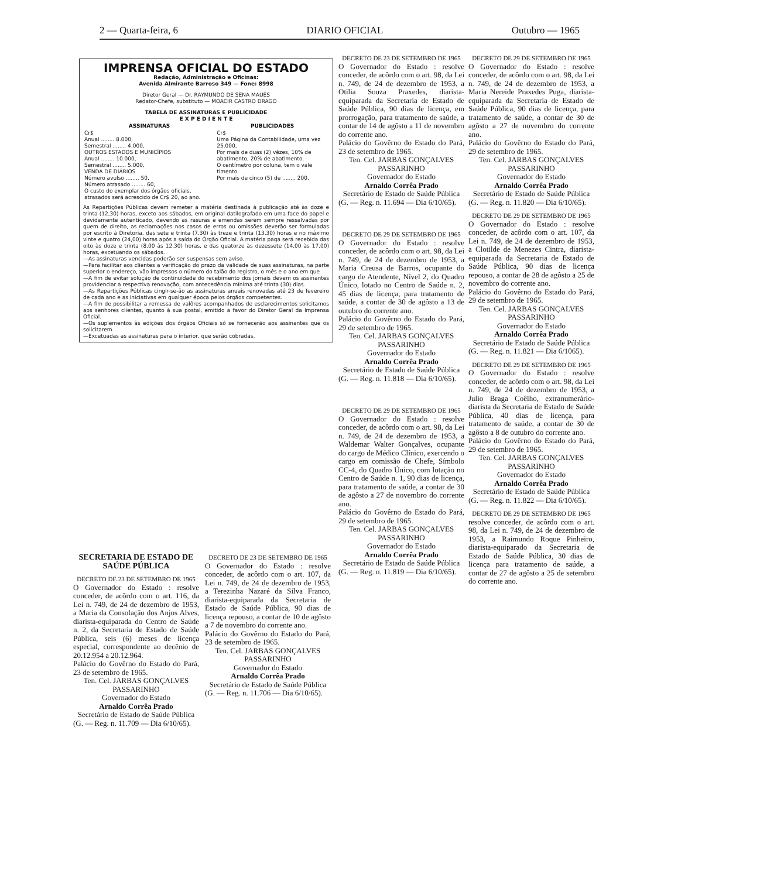2 — Quarta-feira, 6 DIARIO OFICIAL Outubro — 1965
IMPRENSA OFICIAL DO ESTADO
Redação, Administração e Oficinas:
Avenida Almirante Barroso 349 — Fone: 8998
Diretor Geral — Dr. RAYMUNDO DE SENA MAUÉS
Redator-Chefe, substituto — MOACIR CASTRO DRAGO
TABELA DE ASSINATURAS E PUBLICIDADE
E X P E D I E N T E
| ASSINATURAS | PUBLICIDADES |
| --- | --- |
| Cr$ Anual ........ 8.000, Semestral ........ 4.000, OUTROS ESTADOS E MUNICÍPIOS Anual ........ 10.000, Semestral ........ 5.000, VENDA DE DIÁRIOS Número avulso ........ 50, Número atrasado ........ 60, O custo do exemplar dos órgãos oficiais, atrasados será acrescido de Cr$ 20, ao ano. | Cr$ Uma Página da Contabilidade, uma vez 25.000, Por mais de duas (2) vêzes, 10% de abatimento, 20% de abatimento. O centímetro por coluna, tem o vale timento. Por mais de cinco (5) de ........ 200, |
As Repartições Públicas devem remeter a matéria destinada à publicação até às doze e trinta (12,30) horas, exceto aos sábados, em original datilografado em uma face do papel e devidamente autenticado, devendo as rasuras e emendas serem sempre ressalvadas por quem de direito, as reclamações nos casos de erros ou omissões deverão ser formuladas por escrito à Diretoria, das sete e trinta (7,30) às treze e trinta (13,30) horas e no máximo vinte e quatro (24,00) horas após a saída do Órgão Oficial. A matéria paga será recebida das oito às doze e trinta (8,00 às 12,30) horas, e das quatorze às dezessete (14,00 às 17,00) horas, excetuando os sábados.
—As assinaturas vencidas poderão ser suspensas sem aviso.
—Para facilitar aos clientes a verificação do prazo da validade de suas assinaturas, na parte superior o endereço, vão impressos o número do talão do registro, o mês e o ano em que
—A fim de evitar solução de continuidade do recebimento dos jornais devem os assinantes providenciar a respectiva renovação, com antecedência mínima até trinta (30) dias.
—As Repartições Públicas cingir-se-ão as assinaturas anuais renovadas até 23 de fevereiro de cada ano e as iniciativas em qualquer época pelos órgãos competentes.
—A fim de possibilitar a remessa de valôres acompanhados de esclarecimentos solicitamos aos senhores clientes, quanto à sua postal, emitido a favor do Diretor Geral da Imprensa Oficial.
—Os suplementos às edições dos órgãos Oficiais só se fornecerão aos assinantes que os solicitarem.
—Excetuadas as assinaturas para o interior, que serão cobradas.
SECRETARIA DE ESTADO DE SAÚDE PÚBLICA
DECRETO DE 23 DE SETEMBRO DE 1965
O Governador do Estado : resolve conceder, de acôrdo com o art. 116, da Lei n. 749, de 24 de dezembro de 1953, a Maria da Consolação dos Anjos Alves, diarista-equiparada do Centro de Saúde n. 2, da Secretaria de Estado de Saúde Pública, seis (6) meses de licença especial, correspondente ao decênio de 20.12.954 a 20.12.964.
Palácio do Govêrno do Estado do Pará, 23 de setembro de 1965.
Ten. Cel. JARBAS GONÇALVES PASSARINHO
Governador do Estado
Arnaldo Corrêa Prado
Secretário de Estado de Saúde Pública
(G. — Reg. n. 11.709 — Dia 6/10/65).
DECRETO DE 23 DE SETEMBRO DE 1965
O Governador do Estado : resolve conceder, de acôrdo com o art. 107, da Lei n. 749, de 24 de dezembro de 1953, a Terezinha Nazaré da Silva Franco, diarista-equiparada da Secretaria de Estado de Saúde Pública, 90 dias de licença repouso, a contar de 10 de agôsto a 7 de novembro do corrente ano.
Palácio do Govêrno do Estado do Pará, 23 de setembro de 1965.
Ten. Cel. JARBAS GONÇALVES PASSARINHO
Governador do Estado
Arnaldo Corrêa Prado
Secretário de Estado de Saúde Pública
(G. — Reg. n. 11.706 — Dia 6/10/65).
DECRETO DE 23 DE SETEMBRO DE 1965
O Governador do Estado : resolve conceder, de acôrdo com o art. 98, da Lei n. 749, de 24 de dezembro de 1953, a Otilia Souza Praxedes, diarista-equiparada da Secretaria de Estado de Saúde Pública, 90 dias de licença, em prorrogação, para tratamento de saúde, a contar de 14 de agôsto a 11 de novembro do corrente ano.
Palácio do Govêrno do Estado do Pará, 23 de setembro de 1965.
Ten. Cel. JARBAS GONÇALVES PASSARINHO
Governador do Estado
Arnaldo Corrêa Prado
Secretário de Estado de Saúde Pública
(G. — Reg. n. 11.694 — Dia 6/10/65).
DECRETO DE 29 DE SETEMBRO DE 1965
O Governador do Estado : resolve conceder, de acôrdo com o art. 98, da Lei n. 749, de 24 de dezembro de 1953, a Maria Creusa de Barros, ocupante do cargo de Atendente, Nível 2, do Quadro Único, lotado no Centro de Saúde n. 2, 45 dias de licença, para tratamento de saúde, a contar de 30 de agôsto a 13 de outubro do corrente ano.
Palácio do Govêrno do Estado do Pará, 29 de setembro de 1965.
Ten. Cel. JARBAS GONÇALVES PASSARINHO
Governador do Estado
Arnaldo Corrêa Prado
Secretário de Estado de Saúde Pública
(G. — Reg. n. 11.818 — Dia 6/10/65).
DECRETO DE 29 DE SETEMBRO DE 1965
O Governador do Estado : resolve conceder, de acôrdo com o art. 98, da Lei n. 749, de 24 de dezembro de 1953, a Waldemar Walter Gonçalves, ocupante do cargo de Médico Clínico, exercendo o cargo em comissão de Chefe, Símbolo CC-4, do Quadro Único, com lotação no Centro de Saúde n. 1, 90 dias de licença, para tratamento de saúde, a contar de 30 de agôsto a 27 de novembro do corrente ano.
Palácio do Govêrno do Estado do Pará, 29 de setembro de 1965.
Ten. Cel. JARBAS GONÇALVES PASSARINHO
Governador do Estado
Arnaldo Corrêa Prado
Secretário de Estado de Saúde Pública
(G. — Reg. n. 11.819 — Dia 6/10/65).
DECRETO DE 29 DE SETEMBRO DE 1965
O Governador do Estado : resolve conceder, de acôrdo com o art. 98, da Lei n. 749, de 24 de dezembro de 1953, a Maria Nereide Praxedes Puga, diarista-equiparada da Secretaria de Estado de Saúde Pública, 90 dias de licença, para tratamento de saúde, a contar de 30 de agôsto a 27 de novembro do corrente ano.
Palácio do Govêrno do Estado do Pará, 29 de setembro de 1965.
Ten. Cel. JARBAS GONÇALVES PASSARINHO
Governador do Estado
Arnaldo Corrêa Prado
Secretário de Estado de Saúde Pública
(G. — Reg. n. 11.820 — Dia 6/10/65).
DECRETO DE 29 DE SETEMBRO DE 1965
O Governador do Estado : resolve conceder, de acôrdo com o art. 107, da Lei n. 749, de 24 de dezembro de 1953, a Clotilde de Menezes Cintra, diarista-equiparada da Secretaria de Estado de Saúde Pública, 90 dias de licença repouso, a contar de 28 de agôsto a 25 de novembro do corrente ano.
Palácio do Govêrno do Estado do Pará, 29 de setembro de 1965.
Ten. Cel. JARBAS GONÇALVES PASSARINHO
Governador do Estado
Arnaldo Corrêa Prado
Secretário de Estado de Saúde Pública
(G. — Reg. n. 11.821 — Dia 6/1065).
DECRETO DE 29 DE SETEMBRO DE 1965
O Governador do Estado : resolve conceder, de acôrdo com o art. 98, da Lei n. 749, de 24 de dezembro de 1953, a Julio Braga Coêlho, extranumerário-diarista da Secretaria de Estado de Saúde Pública, 40 dias de licença, para tratamento de saúde, a contar de 30 de agôsto a 8 de outubro do corrente ano.
Palácio do Govêrno do Estado do Pará, 29 de setembro de 1965.
Ten. Cel. JARBAS GONÇALVES PASSARINHO
Governador do Estado
Arnaldo Corrêa Prado
Secretário de Estado de Saúde Pública
(G. — Reg. n. 11.822 — Dia 6/10/65).
DECRETO DE 29 DE SETEMBRO DE 1965
resolve conceder, de acôrdo com o art. 98, da Lei n. 749, de 24 de dezembro de 1953, a Raimundo Roque Pinheiro, diarista-equiparado da Secretaria de Estado de Saúde Pública, 30 dias de licença para tratamento de saúde, a contar de 27 de agôsto a 25 de setembro do corrente ano.